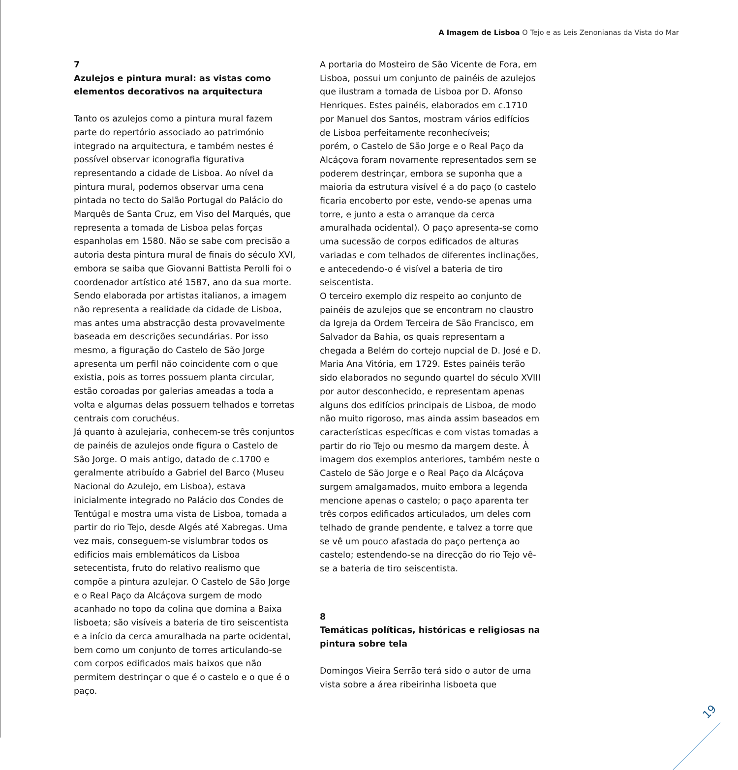A Imagem de Lisboa O Tejo e as Leis Zenonianas da Vista do Mar
7
Azulejos e pintura mural: as vistas como elementos decorativos na arquitectura
Tanto os azulejos como a pintura mural fazem parte do repertório associado ao património integrado na arquitectura, e também nestes é possível observar iconografia figurativa representando a cidade de Lisboa. Ao nível da pintura mural, podemos observar uma cena pintada no tecto do Salão Portugal do Palácio do Marquês de Santa Cruz, em Viso del Marqués, que representa a tomada de Lisboa pelas forças espanholas em 1580. Não se sabe com precisão a autoria desta pintura mural de finais do século XVI, embora se saiba que Giovanni Battista Perolli foi o coordenador artístico até 1587, ano da sua morte. Sendo elaborada por artistas italianos, a imagem não representa a realidade da cidade de Lisboa, mas antes uma abstracção desta provavelmente baseada em descrições secundárias. Por isso mesmo, a figuração do Castelo de São Jorge apresenta um perfil não coincidente com o que existia, pois as torres possuem planta circular, estão coroadas por galerias ameadas a toda a volta e algumas delas possuem telhados e torretas centrais com coruchéus.
Já quanto à azulejaria, conhecem-se três conjuntos de painéis de azulejos onde figura o Castelo de São Jorge. O mais antigo, datado de c.1700 e geralmente atribuído a Gabriel del Barco (Museu Nacional do Azulejo, em Lisboa), estava inicialmente integrado no Palácio dos Condes de Tentúgal e mostra uma vista de Lisboa, tomada a partir do rio Tejo, desde Algés até Xabregas. Uma vez mais, conseguem-se vislumbrar todos os edifícios mais emblemáticos da Lisboa setecentista, fruto do relativo realismo que compõe a pintura azulejar. O Castelo de São Jorge e o Real Paço da Alcáçova surgem de modo acanhado no topo da colina que domina a Baixa lisboeta; são visíveis a bateria de tiro seiscentista e a início da cerca amuralhada na parte ocidental, bem como um conjunto de torres articulando-se com corpos edificados mais baixos que não permitem destrinçar o que é o castelo e o que é o paço.
A portaria do Mosteiro de São Vicente de Fora, em Lisboa, possui um conjunto de painéis de azulejos que ilustram a tomada de Lisboa por D. Afonso Henriques. Estes painéis, elaborados em c.1710 por Manuel dos Santos, mostram vários edifícios de Lisboa perfeitamente reconhecíveis;
porém, o Castelo de São Jorge e o Real Paço da Alcáçova foram novamente representados sem se poderem destrinçar, embora se suponha que a maioria da estrutura visível é a do paço (o castelo ficaria encoberto por este, vendo-se apenas uma torre, e junto a esta o arranque da cerca amuralhada ocidental). O paço apresenta-se como uma sucessão de corpos edificados de alturas variadas e com telhados de diferentes inclinações, e antecedendo-o é visível a bateria de tiro seiscentista.
O terceiro exemplo diz respeito ao conjunto de painéis de azulejos que se encontram no claustro da Igreja da Ordem Terceira de São Francisco, em Salvador da Bahia, os quais representam a chegada a Belém do cortejo nupcial de D. José e D. Maria Ana Vitória, em 1729. Estes painéis terão sido elaborados no segundo quartel do século XVIII por autor desconhecido, e representam apenas alguns dos edifícios principais de Lisboa, de modo não muito rigoroso, mas ainda assim baseados em características específicas e com vistas tomadas a partir do rio Tejo ou mesmo da margem deste. À imagem dos exemplos anteriores, também neste o Castelo de São Jorge e o Real Paço da Alcáçova surgem amalgamados, muito embora a legenda mencione apenas o castelo; o paço aparenta ter três corpos edificados articulados, um deles com telhado de grande pendente, e talvez a torre que se vê um pouco afastada do paço pertença ao castelo; estendendo-se na direcção do rio Tejo vê-se a bateria de tiro seiscentista.
8
Temáticas políticas, históricas e religiosas na pintura sobre tela
Domingos Vieira Serrão terá sido o autor de uma vista sobre a área ribeirinha lisboeta que
19